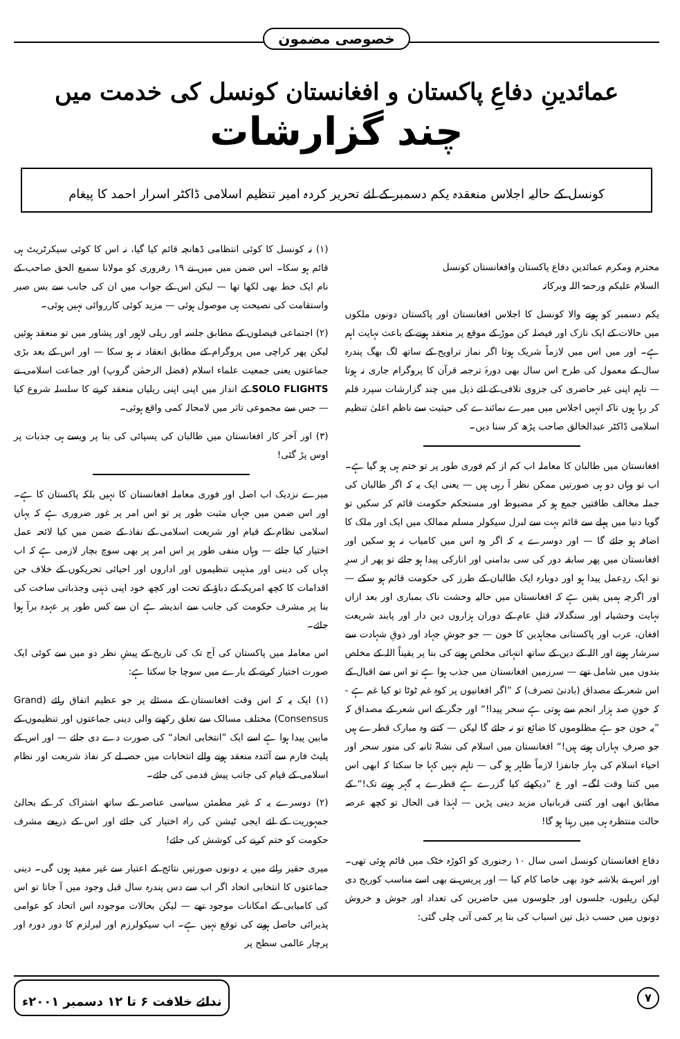خصوصی مضمون
عمائدینِ دفاعِ پاکستان و افغانستان کونسل کی خدمت میں
چند گزارشات
کونسل کے حالیہ اجلاس منعقدہ یکم دسمبر کے لئے تحریر کردہ امیر تنظیم اسلامی ڈاکٹر اسرار احمد کا پیغام
محترم ومکرم عمائدین دفاع پاکستان وافغانستان کونسل
السلام علیکم ورحمۃ اللہ وبرکاتہ
یکم دسمبر کو ہونے والا کونسل کا اجلاس افغانستان اور پاکستان دونوں ملکوں میں حالات کے ایک نازک اور فیصلہ کن موڑ کے موقع پر منعقد ہونے کے باعث نہایت اہم ہے۔ اور میں اس میں لازماً شریک ہوتا اگر نماز تراویح کے ساتھ لگ بھگ پندرہ سال کے معمول کی طرح اس سال بھی دورۂ ترجمہ قرآن کا پروگرام جاری نہ ہوتا — تاہم اپنی غیر حاضری کی جزوی تلافی کے لئے ذیل میں چند گزارشات سپرد قلم کر رہا ہوں تاکہ انہیں اجلاس میں میرے نمائندے کی حیثیت سے ناظم اعلیٰ تنظیم اسلامی ڈاکٹر عبدالخالق صاحب پڑھ کر سنا دیں۔
افغانستان میں طالبان کا معاملہ اب کم از کم فوری طور پر تو ختم ہی ہو گیا ہے۔ اب تو وہاں دو ہی صورتیں ممکن نظر آ رہی ہیں — یعنی ایک یہ کہ اگر طالبان کی جملہ مخالف طاقتیں جمع ہو کر مضبوط اور مستحکم حکومت قائم کر سکیں تو گویا دنیا میں پہلے سے قائم بہت سے لبرل سیکولر مسلم ممالک میں ایک اور ملک کا اضافہ ہو جائے گا — اور دوسرے یہ کہ اگر وہ اس میں کامیاب نہ ہو سکیں اور افغانستان میں پھر سابقہ دور کی سی بدامنی اور انارکی پیدا ہو جائے تو پھر از سرِ نو ایک ردِعمل پیدا ہو اور دوبارہ ایک طالبان کے طرز کی حکومت قائم ہو سکے — اور اگرچہ ہمیں یقین ہے کہ افغانستان میں حالیہ وحشت ناک بمباری اور بعد ازاں نہایت وحشیانہ اور سنگدلانہ قتلِ عام کے دوران ہزاروں دین دار اور پابند شریعت افغان، عرب اور پاکستانی مجاہدین کا خون — جو جوشِ جہاد اور ذوقِ شہادت سے سرشار ہونے اور اللہ کے دین کے ساتھ انتہائی مخلص ہونے کی بنا پر یقیناً اللہ کے مخلص بندوں میں شامل تھے — سرزمین افغانستان میں جذب ہوا ہے تو اس سے اقبال کے اس شعر کے مصداق (بادنیٰ تصرف) کہ ”اگر افغانیوں پر کوہِ غم ٹوٹا تو کیا غم ہے - کہ خونِ صد ہزار انجم سے ہوتی ہے سحر پیدا!“ اور جگر کے اس شعر کے مصداق کہ ”یہ خون جو ہے مظلوموں کا ضائع تو نہ جائے گا لیکن — کتنے وہ مبارک قطرے ہیں جو صرفِ بہاراں ہوتے ہیں!“ افغانستان میں اسلام کی نشاۃ ثانیہ کی منور سحر اور احیاء اسلام کی بہار جانفزا لازماً ظاہر ہو گی — تاہم نہیں کہا جا سکتا کہ ابھی اس میں کتنا وقت لگے۔ اور ع ”دیکھئے کیا گزرے ہے قطرے پہ گہر ہونے تک!“ کے مطابق ابھی اور کتنی قربانیاں مزید دینی پڑیں — لہٰذا فی الحال تو کچھ عرصہ حالت منتظرہ ہی میں رہنا ہو گا!
دفاع افغانستان کونسل اسی سال ۱۰ رجنوری کو اکوڑہ خٹک میں قائم ہوئی تھی۔ اور اس نے بلاشبہ خود بھی خاصا کام کیا — اور پریس نے بھی اسے مناسب کوریج دی لیکن ریلیوں، جلسوں اور جلوسوں میں حاضرین کی تعداد اور جوش و خروش دونوں میں حسب ذیل تین اسباب کی بنا پر کمی آتی چلی گئی:
(۱) نہ کونسل کا کوئی انتظامی ڈھانچہ قائم کیا گیا، نہ اس کا کوئی سیکرٹریٹ ہی قائم ہو سکا۔ اس ضمن میں میں نے ۱۹ رفروری کو مولانا سمیع الحق صاحب کے نام ایک خط بھی لکھا تھا — لیکن اس کے جواب میں ان کی جانب سے بس صبر واستقامت کی نصیحت ہی موصول ہوئی — مزید کوئی کارروائی نہیں ہوئی۔
(۲) اجتماعی فیصلوں کے مطابق جلسہ اور ریلی لاہور اور پشاور میں تو منعقد ہوئیں لیکن پھر کراچی میں پروگرام کے مطابق انعقاد نہ ہو سکا — اور اس کے بعد بڑی جماعتوں یعنی جمعیت علماء اسلام (فضل الرحمٰن گروپ) اور جماعت اسلامی نے SOLO FLIGHTS کے انداز میں اپنی اپنی ریلیاں منعقد کرنے کا سلسلہ شروع کیا — جس سے مجموعی تاثر میں لامحالہ کمی واقع ہوئی۔
(۳) اور آخر کار افغانستان میں طالبان کی پسپائی کی بنا پر ویسے ہی جذبات پر اوس پڑ گئی!
میرے نزدیک اب اصل اور فوری معاملہ افغانستان کا نہیں بلکہ پاکستان کا ہے۔ اور اس ضمن میں جہاں مثبت طور پر تو اس امر پر غور ضروری ہے کہ یہاں اسلامی نظام کے قیام اور شریعت اسلامی کے نفاذ کے ضمن میں کیا لائحہ عمل اختیار کیا جائے — وہاں منفی طور پر اس امر پر بھی سوچ بچار لازمی ہے کہ اب یہاں کی دینی اور مذہبی تنظیموں اور اداروں اور احیائی تحریکوں کے خلاف جن اقدامات کا کچھ امریکہ کے دباؤ کے تحت اور کچھ خود اپنی ذہنی وجذباتی ساخت کی بنا پر مشرف حکومت کی جانب سے اندیشہ ہے ان سے کس طور پر عہدہ برآ ہوا جائے۔
اس معاملہ میں پاکستان کی آج تک کی تاریخ کے پیشِ نظر دو میں سے کوئی ایک صورت اختیار کرنے کے بارے میں سوچا جا سکتا ہے:
(۱) ایک یہ کہ اس وقت افغانستان کے مسئلے پر جو عظیم اتفاق رائے (Grand Consensus) مختلف مسالک سے تعلق رکھنے والی دینی جماعتوں اور تنظیموں کے مابین پیدا ہوا ہے اسے ایک ”انتخابی اتحاد“ کی صورت دے دی جائے — اور اس کے پلیٹ فارم سے آئندہ منعقد ہونے والے انتخابات میں حصہ لے کر نفاذ شریعت اور نظام اسلامی کے قیام کی جانب پیش قدمی کی جائے۔
(۲) دوسرے یہ کہ غیر مطمئن سیاسی عناصر کے ساتھ اشتراک کر کے بحالیٔ جمہوریت کے لئے ایجی ٹیشن کی راہ اختیار کی جائے اور اس کے ذریعے مشرف حکومت کو ختم کرنے کی کوشش کی جائے!
میری حقیر رائے میں یہ دونوں صورتیں نتائج کے اعتبار سے غیر مفید ہوں گی۔ دینی جماعتوں کا انتخابی اتحاد اگر اب سے دس پندرہ سال قبل وجود میں آ جاتا تو اس کی کامیابی کے امکانات موجود تھے — لیکن بحالات موجودہ اس اتحاد کو عوامی پذیرائی حاصل ہونے کی توقع نہیں ہے۔ اب سیکولرزم اور لبرلزم کا دور دورہ اور پرچار عالمی سطح پر
۷ ندائے خلافت ۶ تا ۱۲ دسمبر ۲۰۰۱ء